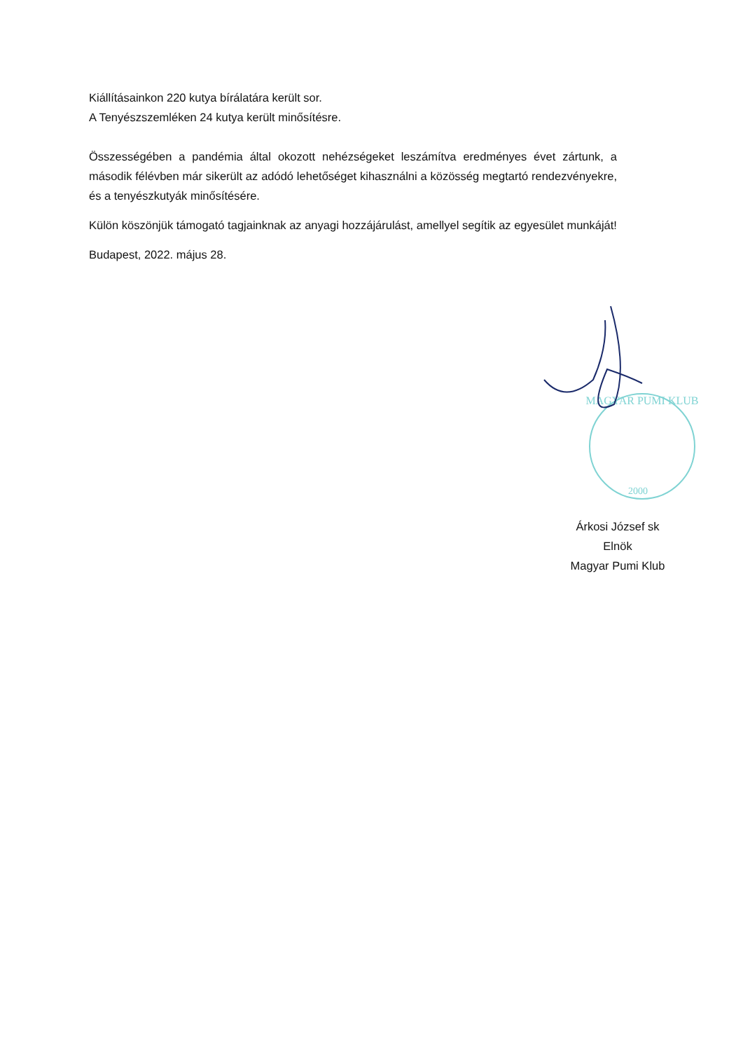Kiállításainkon 220 kutya bírálatára került sor.
A Tenyészszemléken 24 kutya került minősítésre.
Összességében a pandémia által okozott nehézségeket leszámítva eredményes évet zártunk, a második félévben már sikerült az adódó lehetőséget kihasználni a közösség megtartó rendezvényekre, és a tenyészkutyák minősítésére.
Külön köszönjük támogató tagjainknak az anyagi hozzájárulást, amellyel segítik az egyesület munkáját!
Budapest, 2022. május 28.
MAGYAR PUMI KLUB
2000
Árkosi József sk
Elnök
Magyar Pumi Klub